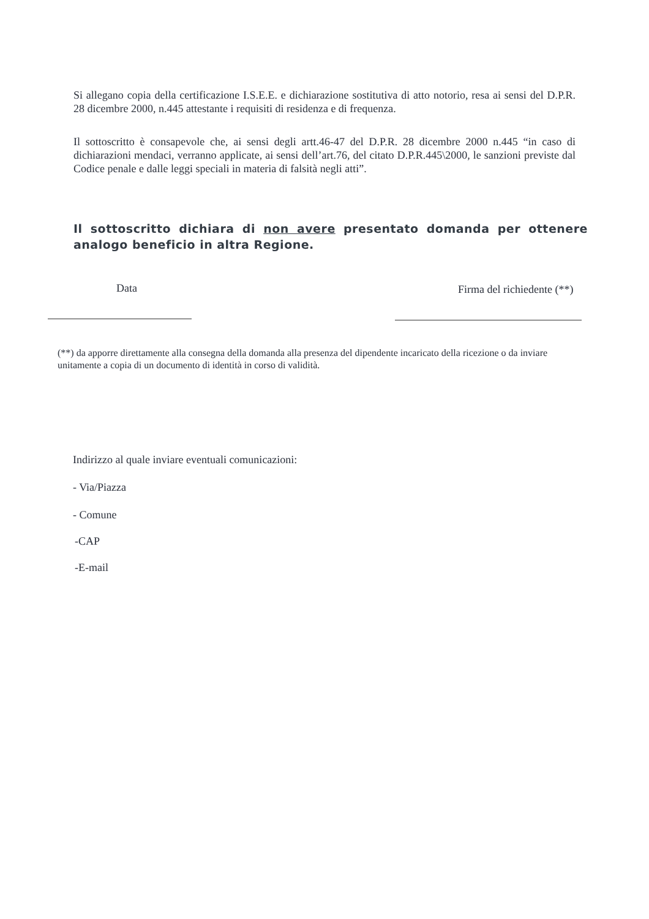Si allegano copia della certificazione I.S.E.E. e dichiarazione sostitutiva di atto notorio, resa ai sensi del D.P.R. 28 dicembre 2000, n.445 attestante i requisiti di residenza e di frequenza.
Il sottoscritto è consapevole che, ai sensi degli artt.46-47 del D.P.R. 28 dicembre 2000 n.445 “in caso di dichiarazioni mendaci, verranno applicate, ai sensi dell’art.76, del citato D.P.R.445\2000, le sanzioni previste dal Codice penale e dalle leggi speciali in materia di falsità negli atti”.
Il sottoscritto dichiara di non avere presentato domanda per ottenere analogo beneficio in altra Regione.
Data Firma del richiedente (**)
(**) da apporre direttamente alla consegna della domanda alla presenza del dipendente incaricato della ricezione o da inviare unitamente a copia di un documento di identità in corso di validità.
Indirizzo al quale inviare eventuali comunicazioni:
- Via/Piazza
- Comune
-CAP
-E-mail